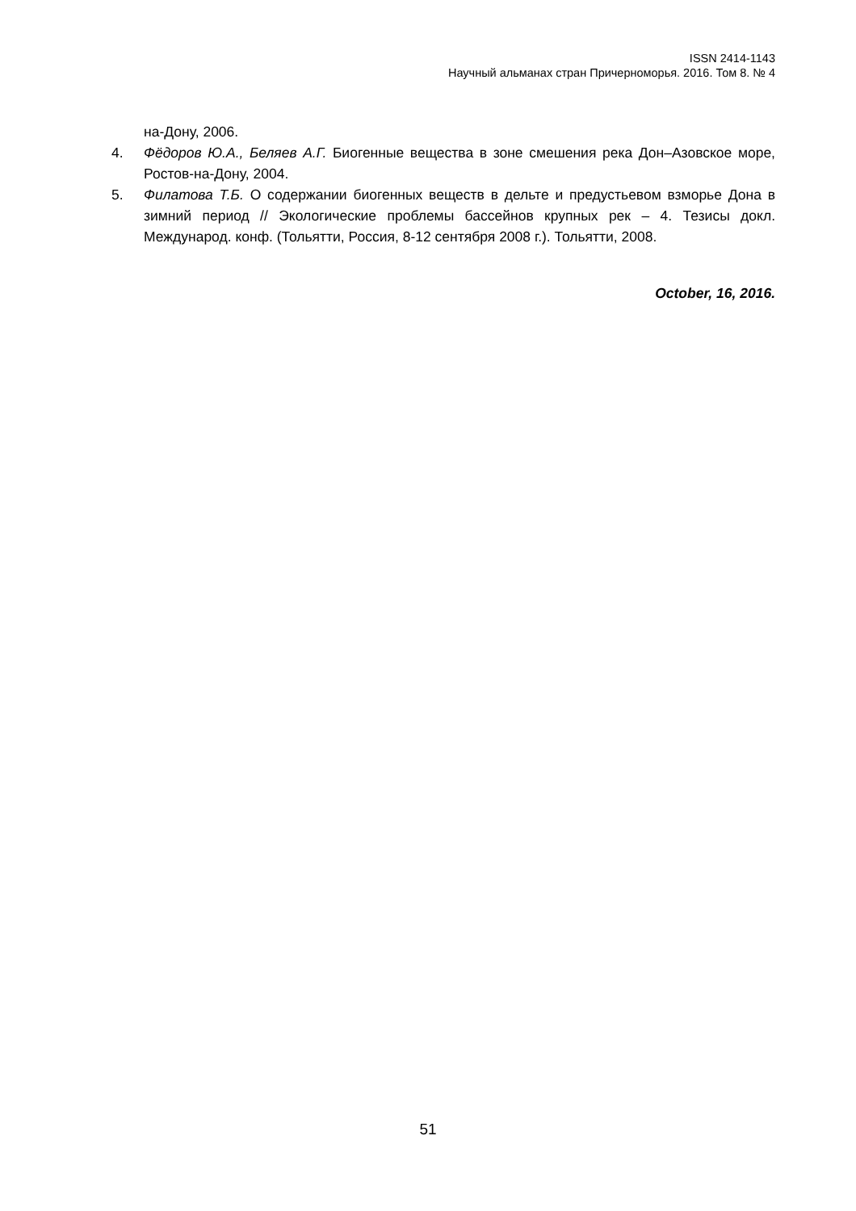ISSN 2414-1143
Научный альманах стран Причерноморья. 2016. Том 8. № 4
на-Дону, 2006.
4. Фёдоров Ю.А., Беляев А.Г. Биогенные вещества в зоне смешения река Дон–Азовское море, Ростов-на-Дону, 2004.
5. Филатова Т.Б. О содержании биогенных веществ в дельте и предустьевом взморье Дона в зимний период // Экологические проблемы бассейнов крупных рек – 4. Тезисы докл. Международ. конф. (Тольятти, Россия, 8-12 сентября 2008 г.). Тольятти, 2008.
October, 16, 2016.
51